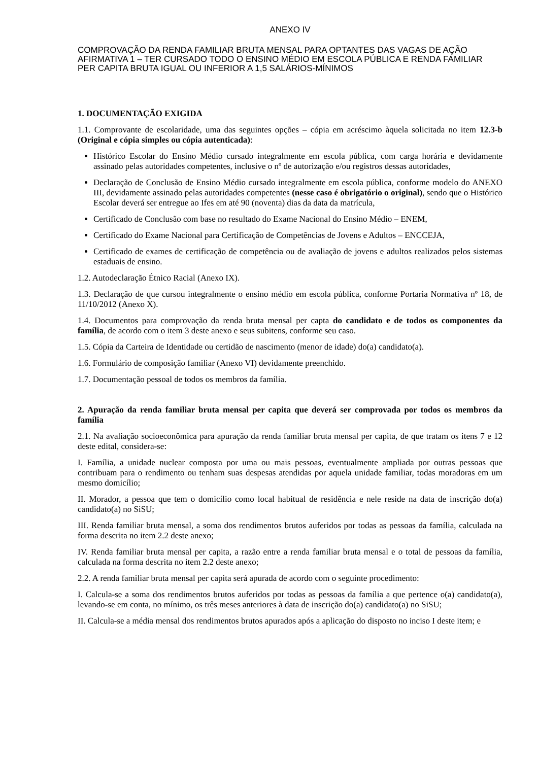ANEXO IV
COMPROVAÇÃO DA RENDA FAMILIAR BRUTA MENSAL PARA OPTANTES DAS VAGAS DE AÇÃO AFIRMATIVA 1 – TER CURSADO TODO O ENSINO MÉDIO EM ESCOLA PÚBLICA E RENDA FAMILIAR PER CAPITA BRUTA IGUAL OU INFERIOR A 1,5 SALÁRIOS-MÍNIMOS
1. DOCUMENTAÇÃO EXIGIDA
1.1. Comprovante de escolaridade, uma das seguintes opções – cópia em acréscimo àquela solicitada no item 12.3-b (Original e cópia simples ou cópia autenticada):
Histórico Escolar do Ensino Médio cursado integralmente em escola pública, com carga horária e devidamente assinado pelas autoridades competentes, inclusive o nº de autorização e/ou registros dessas autoridades,
Declaração de Conclusão de Ensino Médio cursado integralmente em escola pública, conforme modelo do ANEXO III, devidamente assinado pelas autoridades competentes (nesse caso é obrigatório o original), sendo que o Histórico Escolar deverá ser entregue ao Ifes em até 90 (noventa) dias da data da matrícula,
Certificado de Conclusão com base no resultado do Exame Nacional do Ensino Médio – ENEM,
Certificado do Exame Nacional para Certificação de Competências de Jovens e Adultos – ENCCEJA,
Certificado de exames de certificação de competência ou de avaliação de jovens e adultos realizados pelos sistemas estaduais de ensino.
1.2. Autodeclaração Étnico Racial (Anexo IX).
1.3. Declaração de que cursou integralmente o ensino médio em escola pública, conforme Portaria Normativa nº 18, de 11/10/2012 (Anexo X).
1.4. Documentos para comprovação da renda bruta mensal per capta do candidato e de todos os componentes da família, de acordo com o item 3 deste anexo e seus subitens, conforme seu caso.
1.5. Cópia da Carteira de Identidade ou certidão de nascimento (menor de idade) do(a) candidato(a).
1.6. Formulário de composição familiar (Anexo VI) devidamente preenchido.
1.7. Documentação pessoal de todos os membros da família.
2. Apuração da renda familiar bruta mensal per capita que deverá ser comprovada por todos os membros da família
2.1. Na avaliação socioeconômica para apuração da renda familiar bruta mensal per capita, de que tratam os itens 7 e 12 deste edital, considera-se:
I. Família, a unidade nuclear composta por uma ou mais pessoas, eventualmente ampliada por outras pessoas que contribuam para o rendimento ou tenham suas despesas atendidas por aquela unidade familiar, todas moradoras em um mesmo domicílio;
II. Morador, a pessoa que tem o domicílio como local habitual de residência e nele reside na data de inscrição do(a) candidato(a) no SiSU;
III. Renda familiar bruta mensal, a soma dos rendimentos brutos auferidos por todas as pessoas da família, calculada na forma descrita no item 2.2 deste anexo;
IV. Renda familiar bruta mensal per capita, a razão entre a renda familiar bruta mensal e o total de pessoas da família, calculada na forma descrita no item 2.2 deste anexo;
2.2. A renda familiar bruta mensal per capita será apurada de acordo com o seguinte procedimento:
I. Calcula-se a soma dos rendimentos brutos auferidos por todas as pessoas da família a que pertence o(a) candidato(a), levando-se em conta, no mínimo, os três meses anteriores à data de inscrição do(a) candidato(a) no SiSU;
II. Calcula-se a média mensal dos rendimentos brutos apurados após a aplicação do disposto no inciso I deste item; e